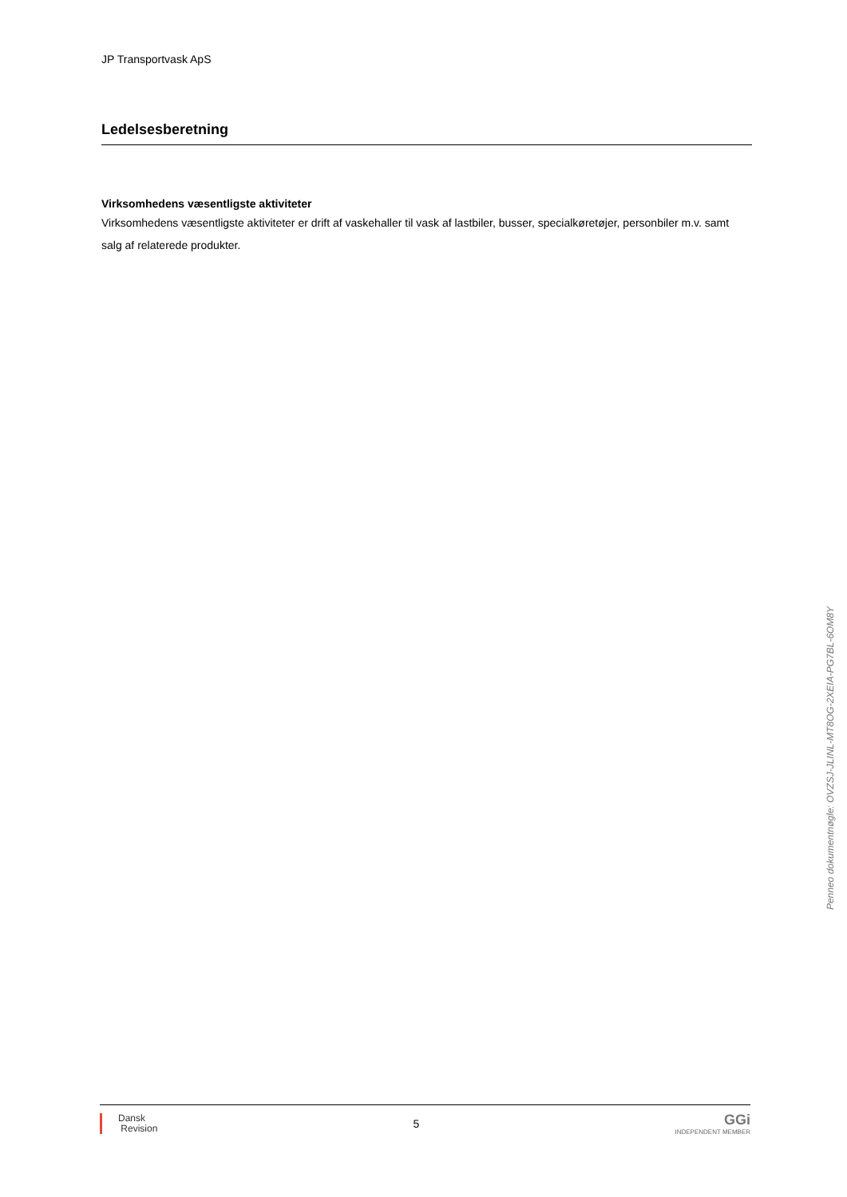JP Transportvask ApS
Ledelsesberetning
Virksomhedens væsentligste aktiviteter
Virksomhedens væsentligste aktiviteter er drift af vaskehaller til vask af lastbiler, busser, specialkøretøjer, personbiler m.v. samt salg af relaterede produkter.
Penneo dokumentnøgle: OVZSJ-JLINL-MT8OG-2XEIA-PG7BL-6OM8Y
Dansk
Revision
5
GGi
INDEPENDENT MEMBER